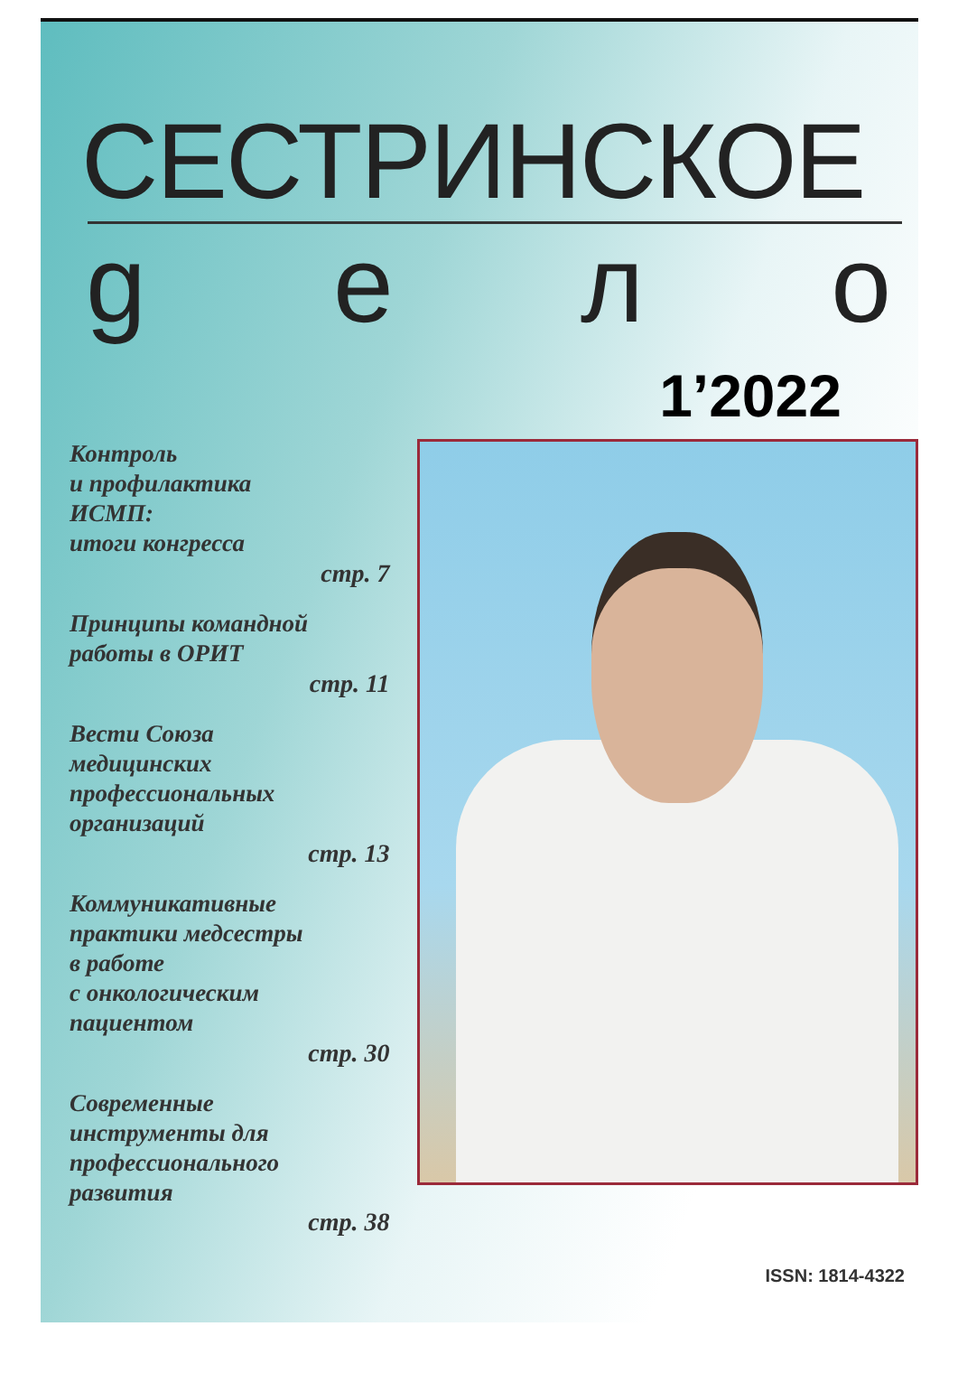СЕСТРИНСКОЕ
gело
1’2022
Контроль
и профилактика
ИСМП:
итоги конгресса
стр. 7
Принципы командной
работы в ОРИТ
стр. 11
Вести Союза
медицинских
профессиональных
организаций
стр. 13
Коммуникативные
практики медсестры
в работе
с онкологическим
пациентом
стр. 30
Современные
инструменты для
профессионального
развития
стр. 38
ISSN: 1814-4322